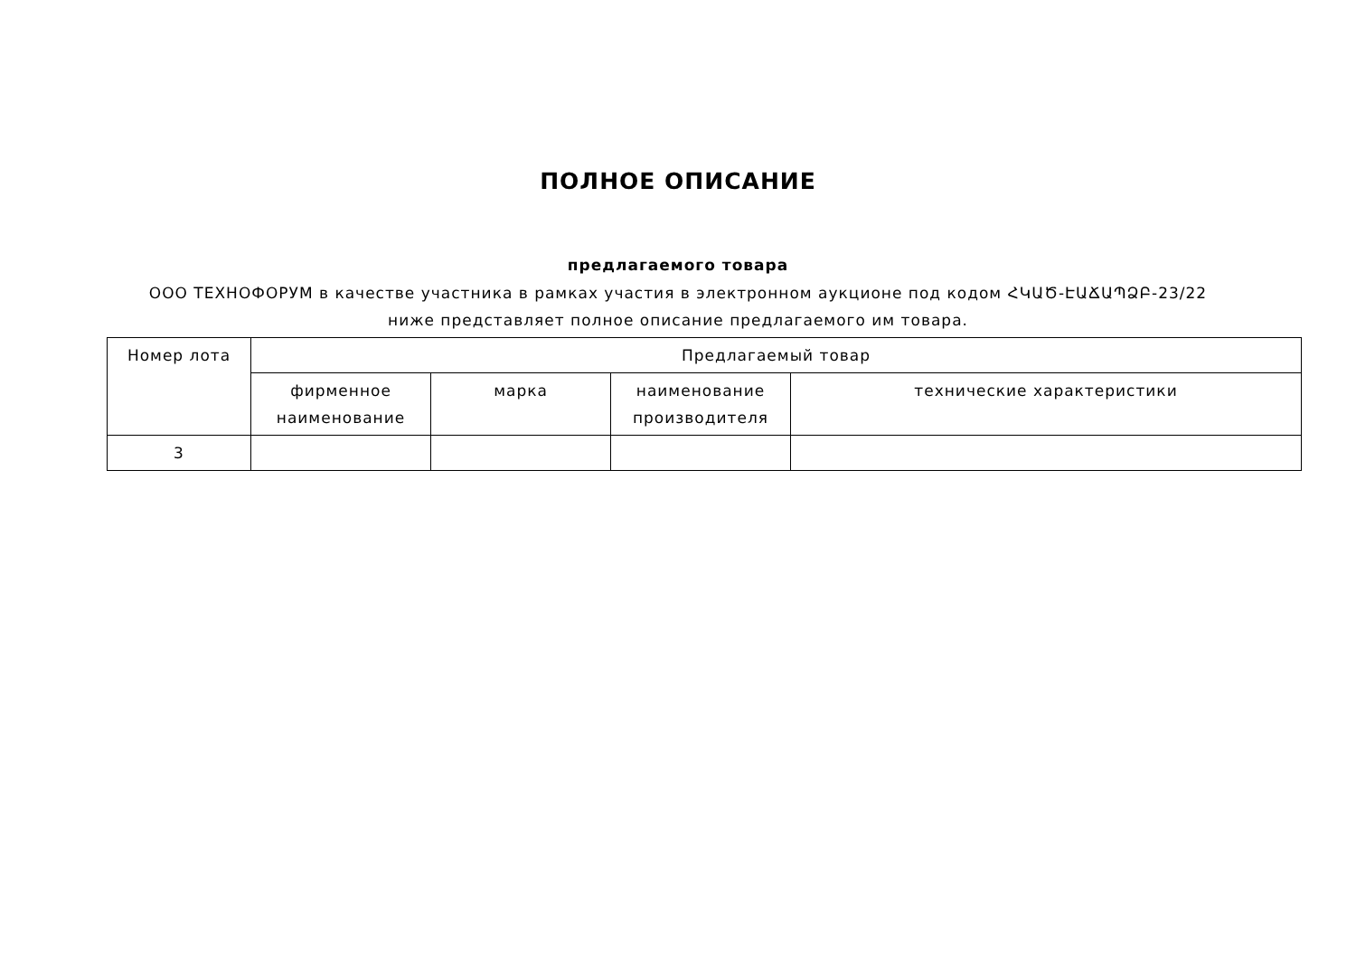ПОЛНОЕ ОПИСАНИЕ
предлагаемого товара
ООО ТЕХНОФОРУМ в качестве участника в рамках участия в электронном аукционе под кодом ՀԿԱԾ-ԷԱՃԱՊՁԲ-23/22 ниже представляет полное описание предлагаемого им товара.
| Номер лота | Предлагаемый товар | | | |
| --- | --- | --- | --- | --- |
| | фирменное наименование | марка | наименование производителя | технические характеристики |
| 3 | | | | |